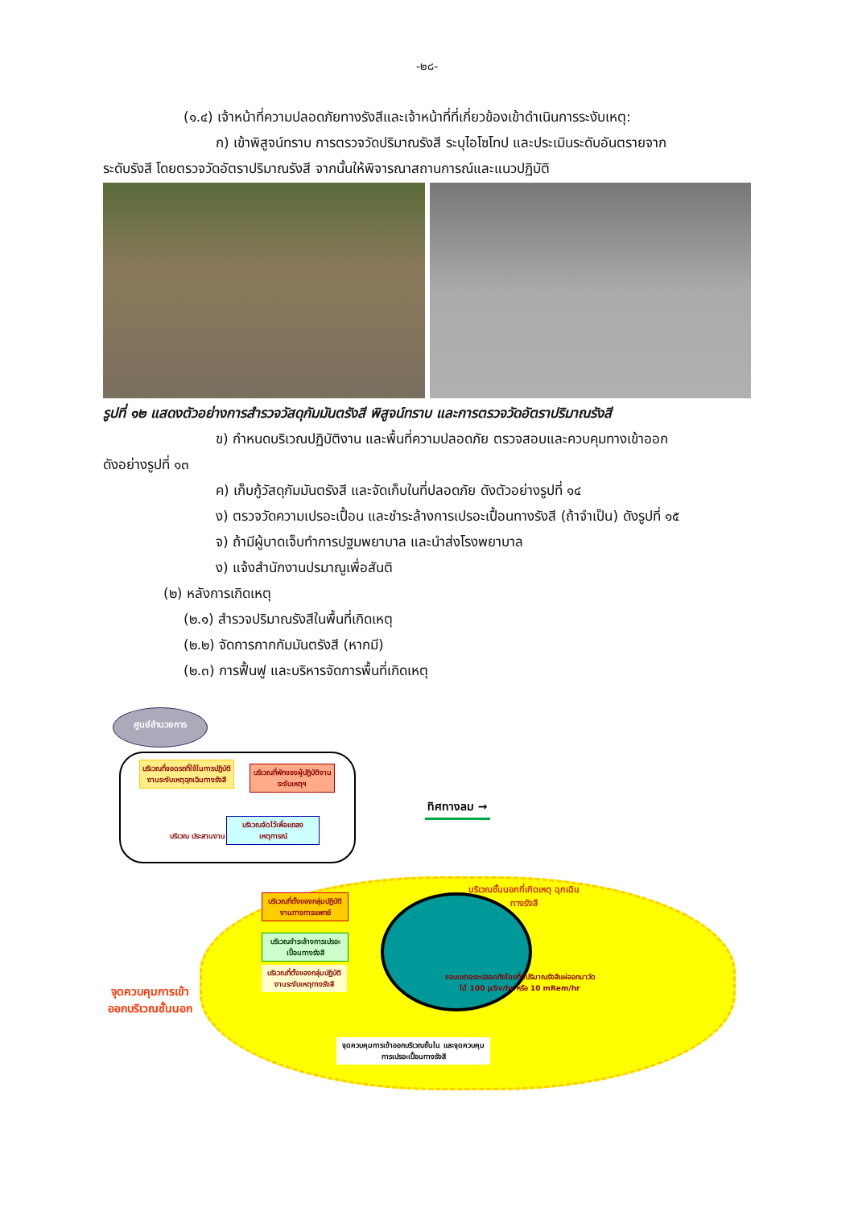-๒๘-
(๑.๔) เจ้าหน้าที่ความปลอดภัยทางรังสีและเจ้าหน้าที่ที่เกี่ยวข้องเข้าดำเนินการระงับเหตุ:
ก) เข้าพิสูจน์ทราบ การตรวจวัดปริมาณรังสี ระบุไอโซโทป และประเมินระดับอันตรายจาก
ระดับรังสี โดยตรวจวัดอัตราปริมาณรังสี จากนั้นให้พิจารณาสถานการณ์และแนวปฏิบัติ
รูปที่ ๑๒ แสดงตัวอย่างการสำรวจวัสดุกัมมันตรังสี พิสูจน์ทราบ และการตรวจวัดอัตราปริมาณรังสี
ข) กำหนดบริเวณปฏิบัติงาน และพื้นที่ความปลอดภัย ตรวจสอบและควบคุมทางเข้าออก
ดังอย่างรูปที่ ๑๓
ค) เก็บกู้วัสดุกัมมันตรังสี และจัดเก็บในที่ปลอดภัย ดังตัวอย่างรูปที่ ๑๔
ง) ตรวจวัดความเปรอะเปื้อน และชำระล้างการเปรอะเปื้อนทางรังสี (ถ้าจำเป็น) ดังรูปที่ ๑๕
จ) ถ้ามีผู้บาดเจ็บทำการปฐมพยาบาล และนำส่งโรงพยาบาล
ง) แจ้งสำนักงานปรมาณูเพื่อสันติ
(๒) หลังการเกิดเหตุ
(๒.๑) สำรวจปริมาณรังสีในพื้นที่เกิดเหตุ
(๒.๒) จัดการกากกัมมันตรังสี (หากมี)
(๒.๓) การฟื้นฟู และบริหารจัดการพื้นที่เกิดเหตุ
ศูนย์อำนวยการ
บริเวณที่จอดรถที่ใช้ในการปฏิบัติงานระงับเหตุฉุกเฉินทางรังสี
บริเวณที่พักของผู้ปฏิบัติงานระงับเหตุฯ
บริเวณจัดไว้เพื่อแถลงเหตุการณ์
บริเวณ ประสานงาน
ทิศทางลม →
บริเวณชั้นนอกที่เกิดเหตุ ฉุกเฉินทางรังสี
บริเวณที่ตั้งของกลุ่มปฏิบัติงานทางการแพทย์
บริเวณชำระล้างการเปรอะเปื้อนทางรังสี
บริเวณที่ตั้งของกลุ่มปฏิบัติงานระงับเหตุทางรังสี
ขอบเขตระยะปลอดภัยโดยที่มีปริมาณรังสีแผ่ออกมาวัดได้ 100 μSv/hr หรือ 10 mRem/hr
จุดควบคุมการเข้าออกบริเวณชั้นใน และจุดควบคุมการเปรอะเปื้อนทางรังสี
จุดควบคุมการเข้าออกบริเวณชั้นนอก